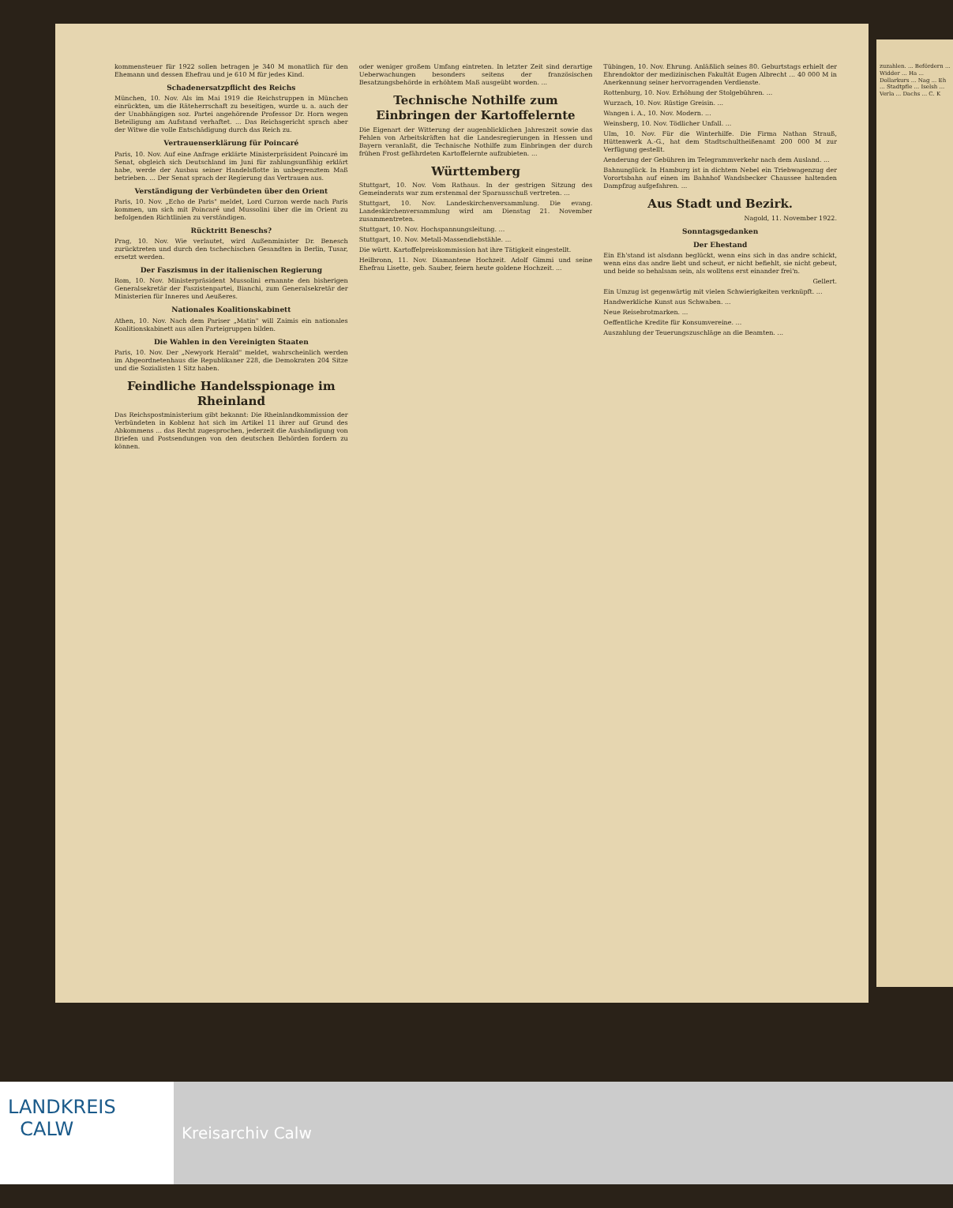kommensteuer für 1922 sollen betragen je 340 M monatlich für den Ehemann und dessen Ehefrau und je 610 M für jedes Kind.
Schadenersatzpflicht des Reichs
München, 10. Nov. Als im Mai 1919 die Reichstruppen in München einrückten, um die Räteherrschaft zu beseitigen, wurde u. a. auch der der Unabhängigen soz. Partei angehörende Professor Dr. Horn wegen Beteiligung am Aufstand verhaftet. ... Das Reichsgericht sprach aber der Witwe die volle Entschädigung durch das Reich zu.
Vertrauenserklärung für Poincaré
Paris, 10. Nov. Auf eine Anfrage erklärte Ministerpräsident Poincaré im Senat, obgleich sich Deutschland im Juni für zahlungsunfähig erklärt habe, werde der Ausbau seiner Handelsflotte in unbegrenztem Maß betrieben. ... Der Senat sprach der Regierung das Vertrauen aus.
Verständigung der Verbündeten über den Orient
Paris, 10. Nov. „Echo de Paris" meldet, Lord Curzon werde nach Paris kommen, um sich mit Poincaré und Mussolini über die im Orient zu befolgenden Richtlinien zu verständigen.
Rücktritt Beneschs?
Prag, 10. Nov. Wie verlautet, wird Außenminister Dr. Benesch zurücktreten und durch den tschechischen Gesandten in Berlin, Tusar, ersetzt werden.
Der Faszismus in der italienischen Regierung
Rom, 10. Nov. Ministerpräsident Mussolini ernannte den bisherigen Generalsekretär der Faszistenpartei, Bianchi, zum Generalsekretär der Ministerien für Inneres und Aeußeres.
Nationales Koalitionskabinett
Athen, 10. Nov. Nach dem Pariser „Matin" will Zaimis ein nationales Koalitionskabinett aus allen Parteigruppen bilden.
Die Wahlen in den Vereinigten Staaten
Paris, 10. Nov. Der „Newyork Herald" meldet, wahrscheinlich werden im Abgeordnetenhaus die Republikaner 228, die Demokraten 204 Sitze und die Sozialisten 1 Sitz haben.
Feindliche Handelsspionage im Rheinland
Das Reichspostministerium gibt bekannt: Die Rheinlandkommission der Verbündeten in Koblenz hat sich im Artikel 11 ihrer auf Grund des Abkommens ... das Recht zugesprochen, jederzeit die Aushändigung von Briefen und Postsendungen von den deutschen Behörden fordern zu können.
oder weniger großem Umfang eintreten. In letzter Zeit sind derartige Ueberwachungen besonders seitens der französischen Besatzungsbehörde in erhöhtem Maß ausgeübt worden. ...
Technische Nothilfe zum Einbringen der Kartoffelernte
Die Eigenart der Witterung der augenblicklichen Jahreszeit sowie das Fehlen von Arbeitskräften hat die Landesregierungen in Hessen und Bayern veranlaßt, die Technische Nothilfe zum Einbringen der durch frühen Frost gefährdeten Kartoffelernte aufzubieten. ...
Württemberg
Stuttgart, 10. Nov. Vom Rathaus. In der gestrigen Sitzung des Gemeinderats war zum erstenmal der Sparausschuß vertreten. ...
Stuttgart, 10. Nov. Landeskirchenversammlung. Die evang. Landeskirchenversammlung wird am Dienstag 21. November zusammentreten.
Stuttgart, 10. Nov. Hochspannungsleitung. ...
Stuttgart, 10. Nov. Metall-Massendiebstähle. ...
Die württ. Kartoffelpreiskommission hat ihre Tätigkeit eingestellt.
Heilbronn, 11. Nov. Diamantene Hochzeit. Adolf Gimmi und seine Ehefrau Lisette, geb. Sauber, feiern heute goldene Hochzeit. ...
Tübingen, 10. Nov. Ehrung. Anläßlich seines 80. Geburtstags erhielt der Ehrendoktor der medizinischen Fakultät Eugen Albrecht ... 40 000 M in Anerkennung seiner hervorragenden Verdienste.
Rottenburg, 10. Nov. Erhöhung der Stolgebühren. ...
Wurzach, 10. Nov. Rüstige Greisin. ...
Wangen i. A., 10. Nov. Modern. ...
Weinsberg, 10. Nov. Tödlicher Unfall. ...
Ulm, 10. Nov. Für die Winterhilfe. Die Firma Nathan Strauß, Hüttenwerk A.-G., hat dem Stadtschultheißenamt 200 000 M zur Verfügung gestellt.
Aenderung der Gebühren im Telegrammverkehr nach dem Ausland. ...
Bahnunglück. In Hamburg ist in dichtem Nebel ein Triebwagenzug der Vorortsbahn auf einen im Bahnhof Wandsbecker Chaussee haltenden Dampfzug aufgefahren. ...
Aus Stadt und Bezirk.
Nagold, 11. November 1922.
Sonntagsgedanken
Der Ehestand
Ein Eh'stand ist alsdann beglückt, wenn eins sich in das andre schickt, wenn eins das andre liebt und scheut, er nicht befiehlt, sie nicht gebeut, und beide so behalsam sein, als wolltens erst einander frei'n.
Gellert.
Ein Umzug ist gegenwärtig mit vielen Schwierigkeiten verknüpft. ...
Handwerkliche Kunst aus Schwaben. ...
Neue Reisebrotmarken. ...
Oeffentliche Kredite für Konsumvereine. ...
Auszahlung der Teuerungszuschläge an die Beamten. ...
zuzahlen. ... Befördern ... Widder ... Ha ... Dollarkurs ... Nag ... Eh ... Stadtpfle ... Iselsh ... Verla ... Dachs ... C. K
LANDKREIS
CALW
Kreisarchiv Calw